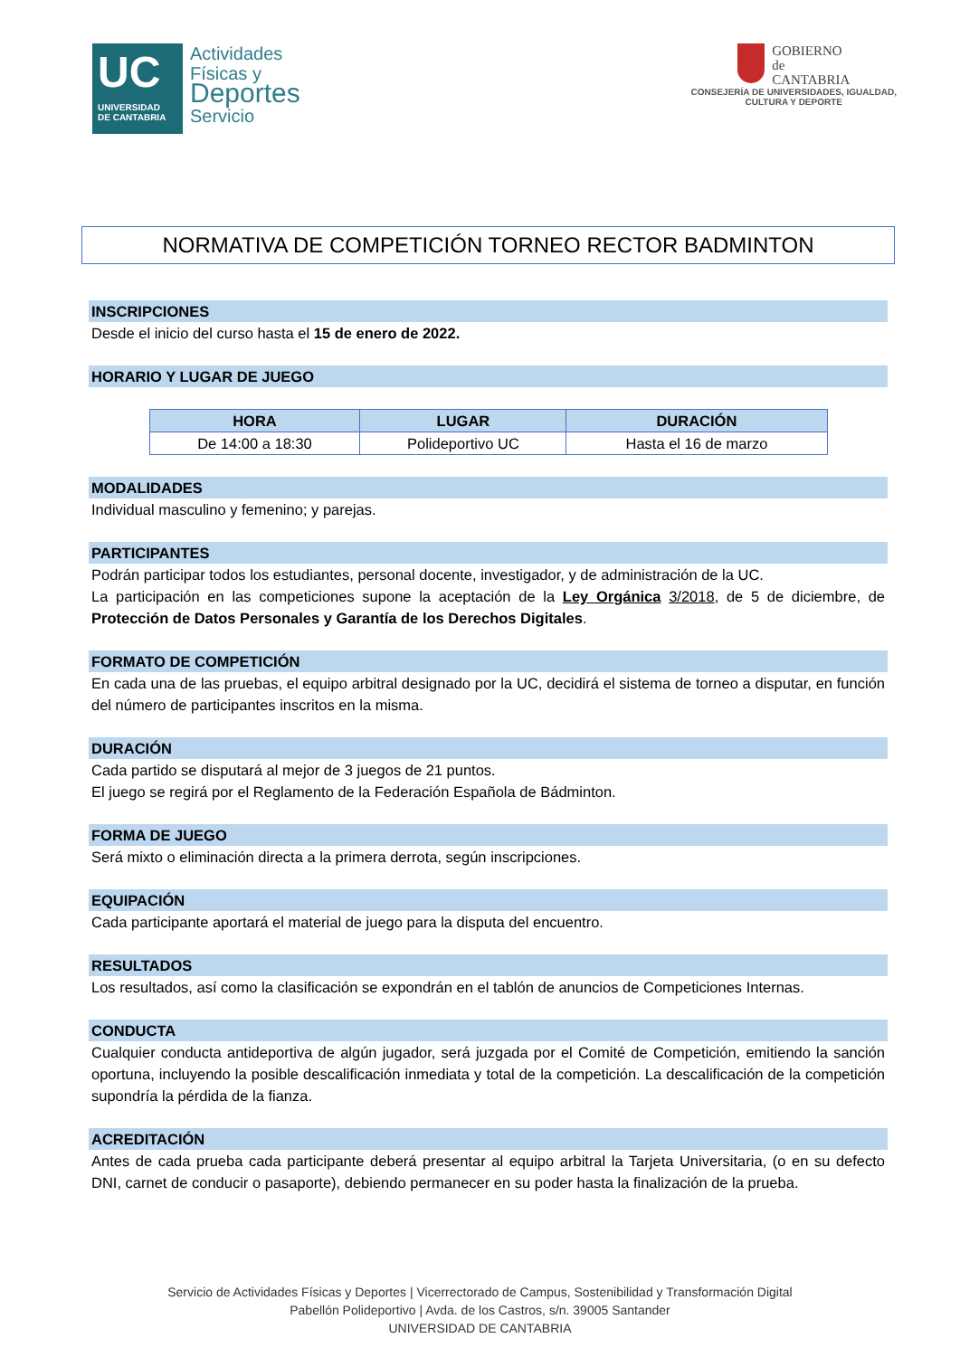UC
UNIVERSIDAD
DE CANTABRIA
Actividades
Físicas y
Deportes
Servicio
GOBIERNO
de
CANTABRIA
CONSEJERÍA DE UNIVERSIDADES, IGUALDAD,
CULTURA Y DEPORTE
NORMATIVA DE COMPETICIÓN TORNEO RECTOR BADMINTON
INSCRIPCIONES
Desde el inicio del curso hasta el 15 de enero de 2022.
HORARIO Y LUGAR DE JUEGO
| HORA | LUGAR | DURACIÓN |
| --- | --- | --- |
| De 14:00 a 18:30 | Polideportivo UC | Hasta el 16 de marzo |
MODALIDADES
Individual masculino y femenino; y parejas.
PARTICIPANTES
Podrán participar todos los estudiantes, personal docente, investigador, y de administración de la UC.
La participación en las competiciones supone la aceptación de la Ley Orgánica 3/2018, de 5 de diciembre, de Protección de Datos Personales y Garantía de los Derechos Digitales.
FORMATO DE COMPETICIÓN
En cada una de las pruebas, el equipo arbitral designado por la UC, decidirá el sistema de torneo a disputar, en función del número de participantes inscritos en la misma.
DURACIÓN
Cada partido se disputará al mejor de 3 juegos de 21 puntos.
El juego se regirá por el Reglamento de la Federación Española de Bádminton.
FORMA DE JUEGO
Será mixto o eliminación directa a la primera derrota, según inscripciones.
EQUIPACIÓN
Cada participante aportará el material de juego para la disputa del encuentro.
RESULTADOS
Los resultados, así como la clasificación se expondrán en el tablón de anuncios de Competiciones Internas.
CONDUCTA
Cualquier conducta antideportiva de algún jugador, será juzgada por el Comité de Competición, emitiendo la sanción oportuna, incluyendo la posible descalificación inmediata y total de la competición. La descalificación de la competición supondría la pérdida de la fianza.
ACREDITACIÓN
Antes de cada prueba cada participante deberá presentar al equipo arbitral la Tarjeta Universitaria, (o en su defecto DNI, carnet de conducir o pasaporte), debiendo permanecer en su poder hasta la finalización de la prueba.
Servicio de Actividades Físicas y Deportes | Vicerrectorado de Campus, Sostenibilidad y Transformación Digital
Pabellón Polideportivo | Avda. de los Castros, s/n. 39005 Santander
UNIVERSIDAD DE CANTABRIA